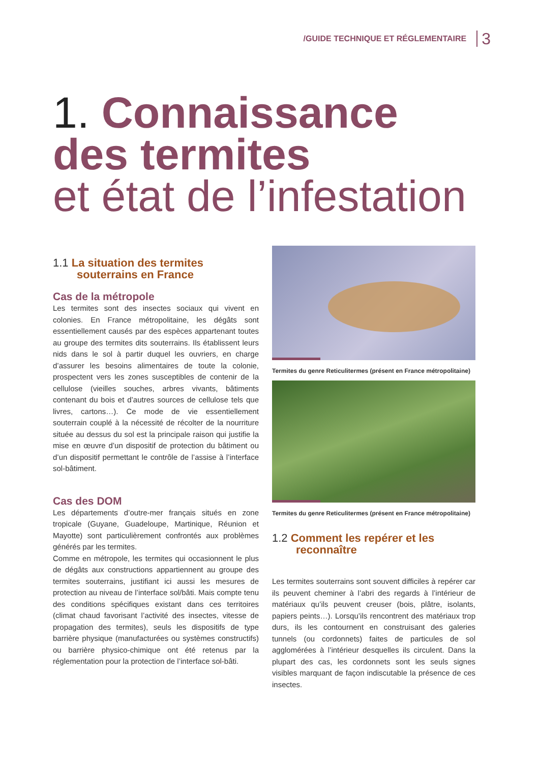/GUIDE TECHNIQUE ET RÉGLEMENTAIRE 3
1. Connaissance
des termites
et état de l’infestation
1.1 La situation des termites souterrains en France
Cas de la métropole
Les termites sont des insectes sociaux qui vivent en colonies. En France métropolitaine, les dégâts sont essentiellement causés par des espèces apparte­nant toutes au groupe des termites dits souterrains. Ils établissent leurs nids dans le sol à partir duquel les ouvriers, en charge d’assurer les besoins alimentaires de toute la colonie, prospectent vers les zones sus­ceptibles de contenir de la cellulose (vieilles souches, arbres vivants, bâtiments contenant du bois et d’autres sources de cellulose tels que livres, cartons…). Ce mode de vie essentiellement souterrain couplé à la né­cessité de récolter de la nourriture située au dessus du sol est la principale raison qui justifie la mise en œuvre d’un dispositif de protection du bâtiment ou d’un dis­positif permettant le contrôle de l’assise à l’interface sol-bâtiment.
Cas des DOM
Les départements d’outre-mer français situés en zone tropicale (Guyane, Guadeloupe, Martinique, Réunion et Mayotte) sont particulièrement confrontés aux pro­blèmes générés par les termites.
Comme en métropole, les termites qui occasionnent le plus de dégâts aux constructions appartiennent au groupe des termites souterrains, justifiant ici aussi les mesures de protection au niveau de l’interface sol/bâti. Mais compte tenu des conditions spécifiques existant dans ces territoires (climat chaud favorisant l’activité des insectes, vitesse de propagation des ter­mites), seuls les dispositifs de type barrière physique (manufacturées ou systèmes constructifs) ou barrière physico-chimique ont été retenus par la réglementation pour la protection de l’interface sol-bâti.
Termites du genre Reticulitermes (présent en France métropolitaine)
Termites du genre Reticulitermes (présent en France métropolitaine)
1.2 Comment les repérer et les reconnaître
Les termites souterrains sont souvent difficiles à repé­rer car ils peuvent cheminer à l’abri des regards à l’in­térieur de matériaux qu’ils peuvent creuser (bois, plâtre, isolants, papiers peints…). Lorsqu’ils rencontrent des matériaux trop durs, ils les contournent en construisant des galeries tunnels (ou cordonnets) faites de particules de sol agglomérées à l’intérieur desquelles ils circulent. Dans la plupart des cas, les cordonnets sont les seuls signes visibles marquant de façon indiscutable la pré­sence de ces insectes.